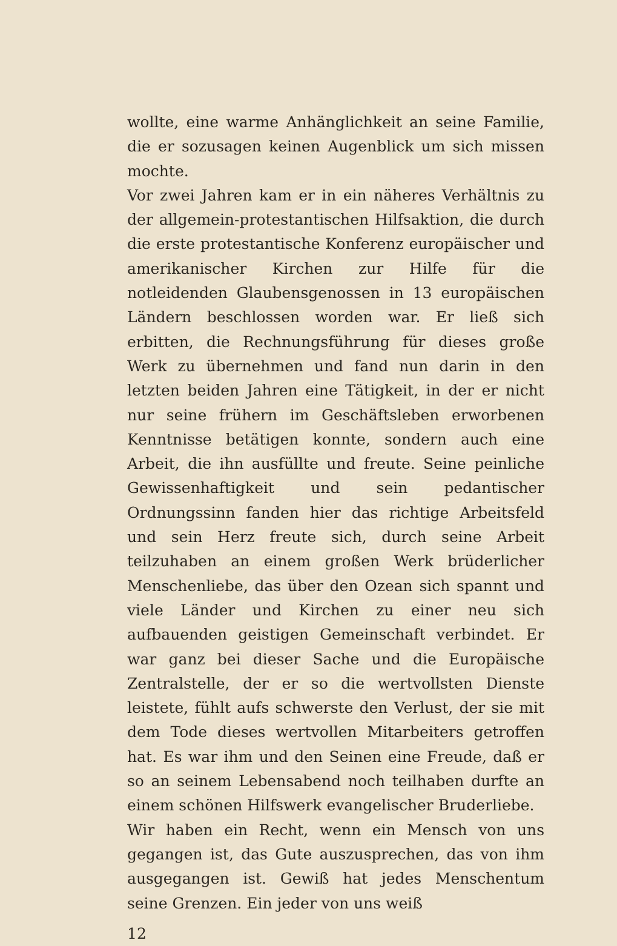wollte, eine warme Anhänglichkeit an seine Familie, die er sozusagen keinen Augenblick um sich missen mochte.
Vor zwei Jahren kam er in ein näheres Verhältnis zu der allgemein-protestantischen Hilfsaktion, die durch die erste protestantische Konferenz europäischer und amerikanischer Kirchen zur Hilfe für die notleidenden Glaubensgenossen in 13 europäischen Ländern beschlossen worden war. Er ließ sich erbitten, die Rechnungsführung für dieses große Werk zu übernehmen und fand nun darin in den letzten beiden Jahren eine Tätigkeit, in der er nicht nur seine frühern im Geschäftsleben erworbenen Kenntnisse betätigen konnte, sondern auch eine Arbeit, die ihn ausfüllte und freute. Seine peinliche Gewissenhaftigkeit und sein pedantischer Ordnungssinn fanden hier das richtige Arbeitsfeld und sein Herz freute sich, durch seine Arbeit teilzuhaben an einem großen Werk brüderlicher Menschenliebe, das über den Ozean sich spannt und viele Länder und Kirchen zu einer neu sich aufbauenden geistigen Gemeinschaft verbindet. Er war ganz bei dieser Sache und die Europäische Zentralstelle, der er so die wertvollsten Dienste leistete, fühlt aufs schwerste den Verlust, der sie mit dem Tode dieses wertvollen Mitarbeiters getroffen hat. Es war ihm und den Seinen eine Freude, daß er so an seinem Lebensabend noch teilhaben durfte an einem schönen Hilfswerk evangelischer Bruderliebe.
Wir haben ein Recht, wenn ein Mensch von uns gegangen ist, das Gute auszusprechen, das von ihm ausgegangen ist. Gewiß hat jedes Menschentum seine Grenzen. Ein jeder von uns weiß
12